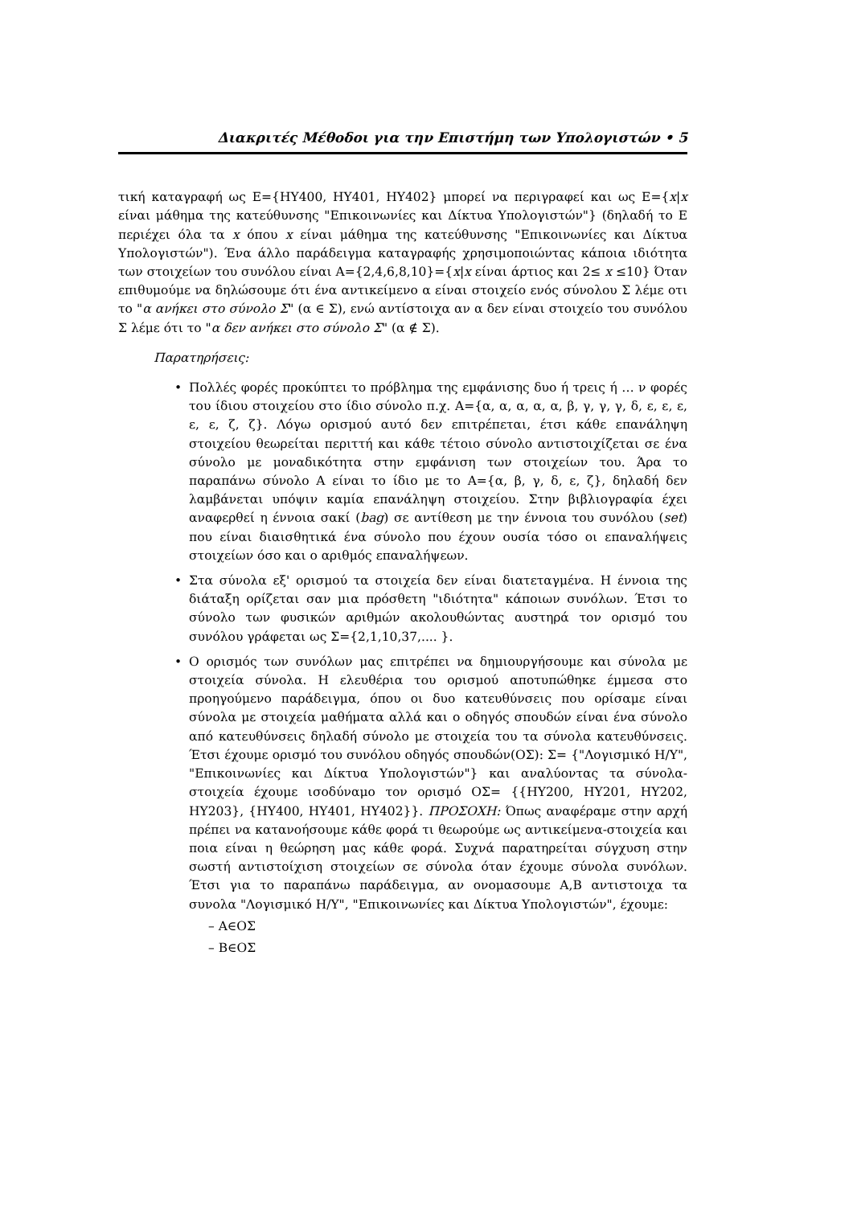Διακριτές Μέθοδοι για την Επιστήμη των Υπολογιστών • 5
τική καταγραφή ως Ε={ΗΥ400, ΗΥ401, ΗΥ402} μπορεί να περιγραφεί και ως Ε={x|x είναι μάθημα της κατεύθυνσης "Επικοινωνίες και Δίκτυα Υπολογιστών"} (δηλαδή το Ε περιέχει όλα τα x όπου x είναι μάθημα της κατεύθυνσης "Επικοινωνίες και Δίκτυα Υπολογιστών"). Ένα άλλο παράδειγμα καταγραφής χρησιμοποιώντας κάποια ιδιότητα των στοιχείων του συνόλου είναι Α={2,4,6,8,10}={x|x είναι άρτιος και 2≤ x ≤10} Όταν επιθυμούμε να δηλώσουμε ότι ένα αντικείμενο α είναι στοιχείο ενός σύνολου Σ λέμε οτι το "α ανήκει στο σύνολο Σ" (α ∈ Σ), ενώ αντίστοιχα αν α δεν είναι στοιχείο του συνόλου Σ λέμε ότι το "α δεν ανήκει στο σύνολο Σ" (α ∉ Σ).
Παρατηρήσεις:
• Πολλές φορές προκύπτει το πρόβλημα της εμφάνισης δυο ή τρεις ή … ν φορές του ίδιου στοιχείου στο ίδιο σύνολο π.χ. Α={α, α, α, α, α, β, γ, γ, γ, δ, ε, ε, ε, ε, ε, ζ, ζ}. Λόγω ορισμού αυτό δεν επιτρέπεται, έτσι κάθε επανάληψη στοιχείου θεωρείται περιττή και κάθε τέτοιο σύνολο αντιστοιχίζεται σε ένα σύνολο με μοναδικότητα στην εμφάνιση των στοιχείων του. Άρα το παραπάνω σύνολο Α είναι το ίδιο με το Α={α, β, γ, δ, ε, ζ}, δηλαδή δεν λαμβάνεται υπόψιν καμία επανάληψη στοιχείου. Στην βιβλιογραφία έχει αναφερθεί η έννοια σακί (bag) σε αντίθεση με την έννοια του συνόλου (set) που είναι διαισθητικά ένα σύνολο που έχουν ουσία τόσο οι επαναλήψεις στοιχείων όσο και ο αριθμός επαναλήψεων.
• Στα σύνολα εξ' ορισμού τα στοιχεία δεν είναι διατεταγμένα. Η έννοια της διάταξη ορίζεται σαν μια πρόσθετη "ιδιότητα" κάποιων συνόλων. Έτσι το σύνολο των φυσικών αριθμών ακολουθώντας αυστηρά τον ορισμό του συνόλου γράφεται ως Σ={2,1,10,37,.... }.
• Ο ορισμός των συνόλων μας επιτρέπει να δημιουργήσουμε και σύνολα με στοιχεία σύνολα. Η ελευθέρια του ορισμού αποτυπώθηκε έμμεσα στο προηγούμενο παράδειγμα, όπου οι δυο κατευθύνσεις που ορίσαμε είναι σύνολα με στοιχεία μαθήματα αλλά και ο οδηγός σπουδών είναι ένα σύνολο από κατευθύνσεις δηλαδή σύνολο με στοιχεία του τα σύνολα κατευθύνσεις. Έτσι έχουμε ορισμό του συνόλου οδηγός σπουδών(ΟΣ): Σ= {"Λογισμικό Η/Υ", "Επικοινωνίες και Δίκτυα Υπολογιστών"} και αναλύοντας τα σύνολα-στοιχεία έχουμε ισοδύναμο τον ορισμό ΟΣ= {{ΗΥ200, ΗΥ201, ΗΥ202, ΗΥ203}, {ΗΥ400, ΗΥ401, ΗΥ402}}. ΠΡΟΣΟΧΗ: Όπως αναφέραμε στην αρχή πρέπει να κατανοήσουμε κάθε φορά τι θεωρούμε ως αντικείμενα-στοιχεία και ποια είναι η θεώρηση μας κάθε φορά. Συχνά παρατηρείται σύγχυση στην σωστή αντιστοίχιση στοιχείων σε σύνολα όταν έχουμε σύνολα συνόλων. Έτσι για το παραπάνω παράδειγμα, αν ονομασουμε Α,Β αντιστοιχα τα συνολα "Λογισμικό Η/Υ", "Επικοινωνίες και Δίκτυα Υπολογιστών", έχουμε:
– Α∈ΟΣ
– Β∈ΟΣ